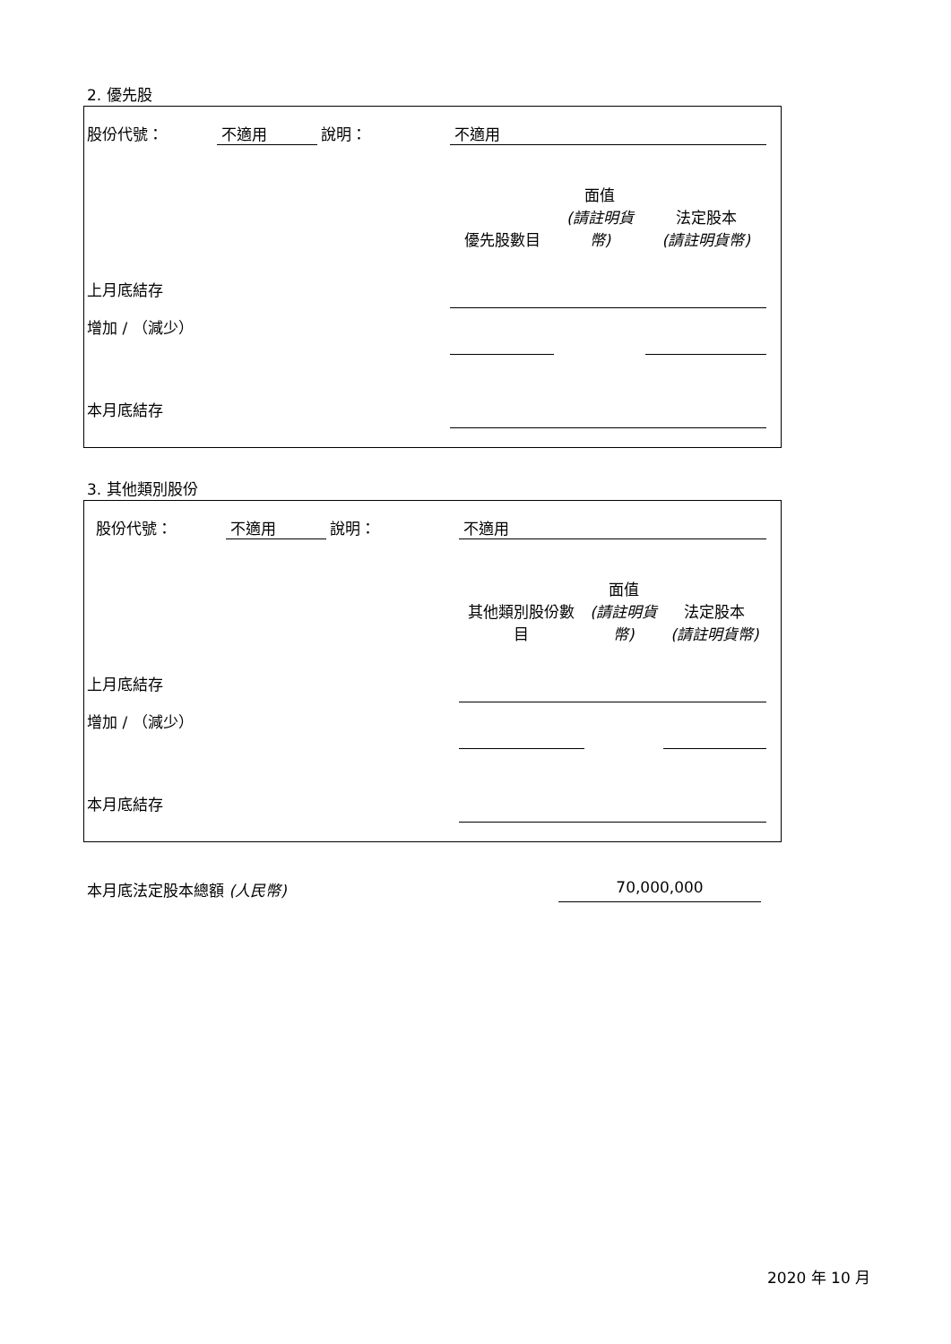2. 優先股
| 股份代號： | 不適用 | 說明： | 不適用 | | | |
| | | | 優先股數目 | 面值 (請註明貨 幣) | 法定股本 (請註明貨幣) | |
| 上月底結存 | | | | | | |
| 增加 / （減少） | | | | | | |
| 本月底結存 | | | | | | |
3. 其他類別股份
| 股份代號： | 不適用 | 說明： | 不適用 | | | |
| | | | 其他類別股份數 目 | 面值 (請註明貨 幣) | 法定股本 (請註明貨幣) | |
| 上月底結存 | | | | | | |
| 增加 / （減少） | | | | | | |
| 本月底結存 | | | | | | |
本月底法定股本總額 (人民幣) 70,000,000
2020 年 10 月